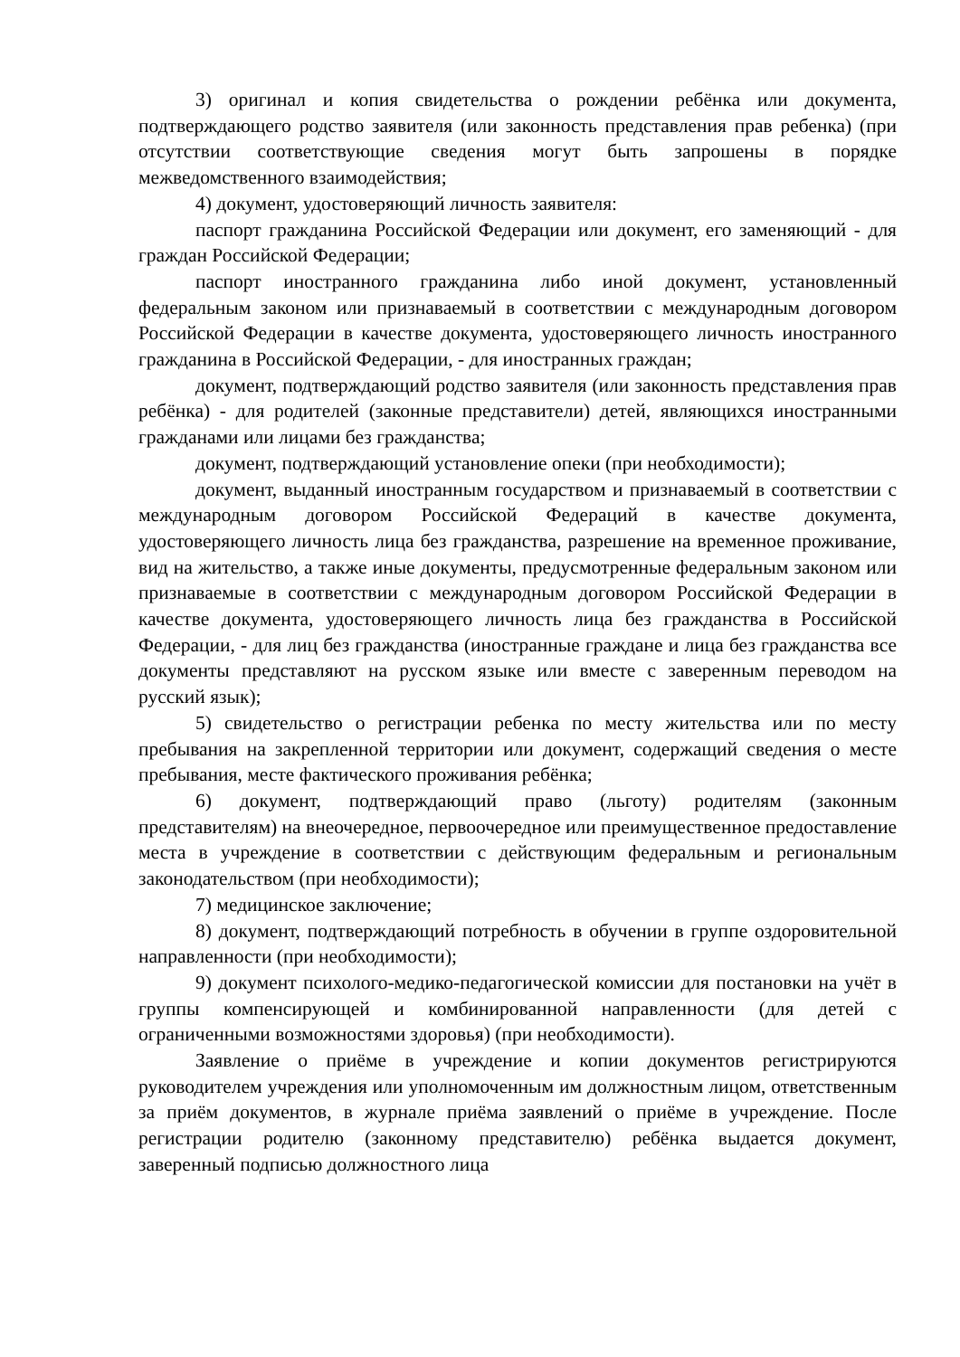3) оригинал и копия свидетельства о рождении ребёнка или документа, подтверждающего родство заявителя (или законность представления прав ребенка) (при отсутствии соответствующие сведения могут быть запрошены в порядке межведомственного взаимодействия;
4) документ, удостоверяющий личность заявителя:
паспорт гражданина Российской Федерации или документ, его заменяющий - для граждан Российской Федерации;
паспорт иностранного гражданина либо иной документ, установленный федеральным законом или признаваемый в соответствии с международным договором Российской Федерации в качестве документа, удостоверяющего личность иностранного гражданина в Российской Федерации, - для иностранных граждан;
документ, подтверждающий родство заявителя (или законность представления прав ребёнка) - для родителей (законные представители) детей, являющихся иностранными гражданами или лицами без гражданства;
документ, подтверждающий установление опеки (при необходимости);
документ, выданный иностранным государством и признаваемый в соответствии с международным договором Российской Федераций в качестве документа, удостоверяющего личность лица без гражданства, разрешение на временное проживание, вид на жительство, а также иные документы, предусмотренные федеральным законом или признаваемые в соответствии с международным договором Российской Федерации в качестве документа, удостоверяющего личность лица без гражданства в Российской Федерации, - для лиц без гражданства (иностранные граждане и лица без гражданства все документы представляют на русском языке или вместе с заверенным переводом на русский язык);
5) свидетельство о регистрации ребенка по месту жительства или по месту пребывания на закрепленной территории или документ, содержащий сведения о месте пребывания, месте фактического проживания ребёнка;
6) документ, подтверждающий право (льготу) родителям (законным представителям) на внеочередное, первоочередное или преимущественное предоставление места в учреждение в соответствии с действующим федеральным и региональным законодательством (при необходимости);
7) медицинское заключение;
8) документ, подтверждающий потребность в обучении в группе оздоровительной направленности (при необходимости);
9) документ психолого-медико-педагогической комиссии для постановки на учёт в группы компенсирующей и комбинированной направленности (для детей с ограниченными возможностями здоровья) (при необходимости).
Заявление о приёме в учреждение и копии документов регистрируются руководителем учреждения или уполномоченным им должностным лицом, ответственным за приём документов, в журнале приёма заявлений о приёме в учреждение. После регистрации родителю (законному представителю) ребёнка выдается документ, заверенный подписью должностного лица